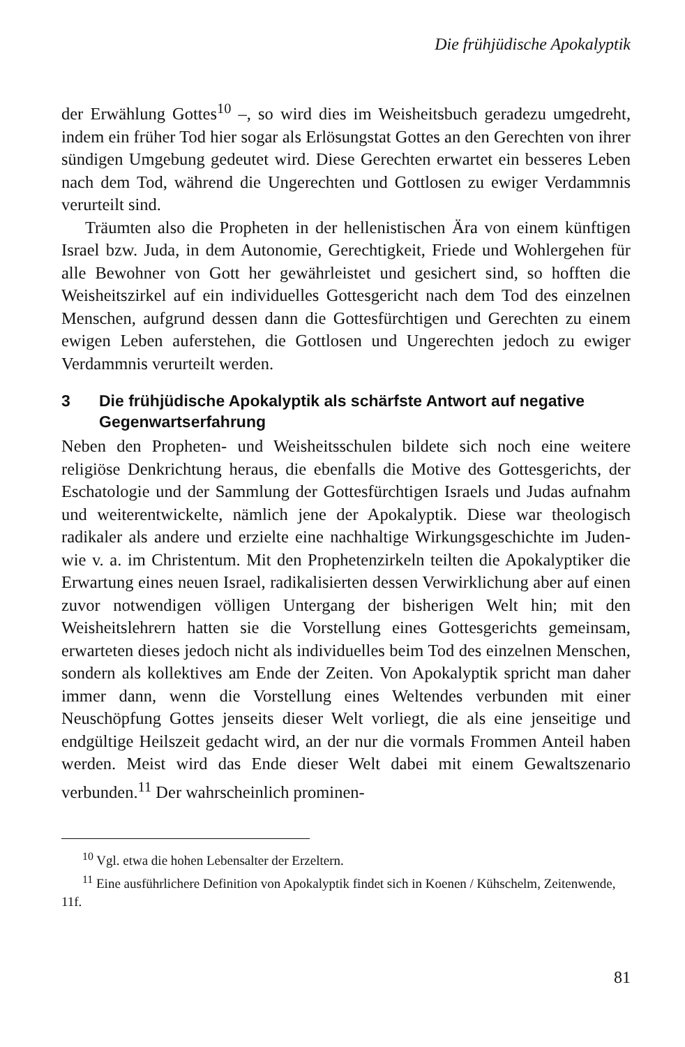Die frühjüdische Apokalyptik
der Erwählung Gottes<sup>10</sup> –, so wird dies im Weisheitsbuch geradezu umgedreht, indem ein früher Tod hier sogar als Erlösungstat Gottes an den Gerechten von ihrer sündigen Umgebung gedeutet wird. Diese Gerechten erwartet ein besseres Leben nach dem Tod, während die Ungerechten und Gottlosen zu ewiger Verdammnis verurteilt sind.
Träumten also die Propheten in der hellenistischen Ära von einem künftigen Israel bzw. Juda, in dem Autonomie, Gerechtigkeit, Friede und Wohlergehen für alle Bewohner von Gott her gewährleistet und gesichert sind, so hofften die Weisheitszirkel auf ein individuelles Gottesgericht nach dem Tod des einzelnen Menschen, aufgrund dessen dann die Gottesfürchtigen und Gerechten zu einem ewigen Leben auferstehen, die Gottlosen und Ungerechten jedoch zu ewiger Verdammnis verurteilt werden.
3 Die frühjüdische Apokalyptik als schärfste Antwort auf negative Gegenwartserfahrung
Neben den Propheten- und Weisheitsschulen bildete sich noch eine weitere religiöse Denkrichtung heraus, die ebenfalls die Motive des Gottesgerichts, der Eschatologie und der Sammlung der Gottesfürchtigen Israels und Judas aufnahm und weiterentwickelte, nämlich jene der Apokalyptik. Diese war theologisch radikaler als andere und erzielte eine nachhaltige Wirkungsgeschichte im Juden- wie v. a. im Christentum. Mit den Prophetenzirkeln teilten die Apokalyptiker die Erwartung eines neuen Israel, radikalisierten dessen Verwirklichung aber auf einen zuvor notwendigen völligen Untergang der bisherigen Welt hin; mit den Weisheitslehrern hatten sie die Vorstellung eines Gottesgerichts gemeinsam, erwarteten dieses jedoch nicht als individuelles beim Tod des einzelnen Menschen, sondern als kollektives am Ende der Zeiten. Von Apokalyptik spricht man daher immer dann, wenn die Vorstellung eines Weltendes verbunden mit einer Neuschöpfung Gottes jenseits dieser Welt vorliegt, die als eine jenseitige und endgültige Heilszeit gedacht wird, an der nur die vormals Frommen Anteil haben werden. Meist wird das Ende dieser Welt dabei mit einem Gewaltszenario verbunden.<sup>11</sup> Der wahrscheinlich prominen-
<sup>10</sup> Vgl. etwa die hohen Lebensalter der Erzeltern.
<sup>11</sup> Eine ausführlichere Definition von Apokalyptik findet sich in Koenen / Kühschelm, Zeitenwende, 11f.
81